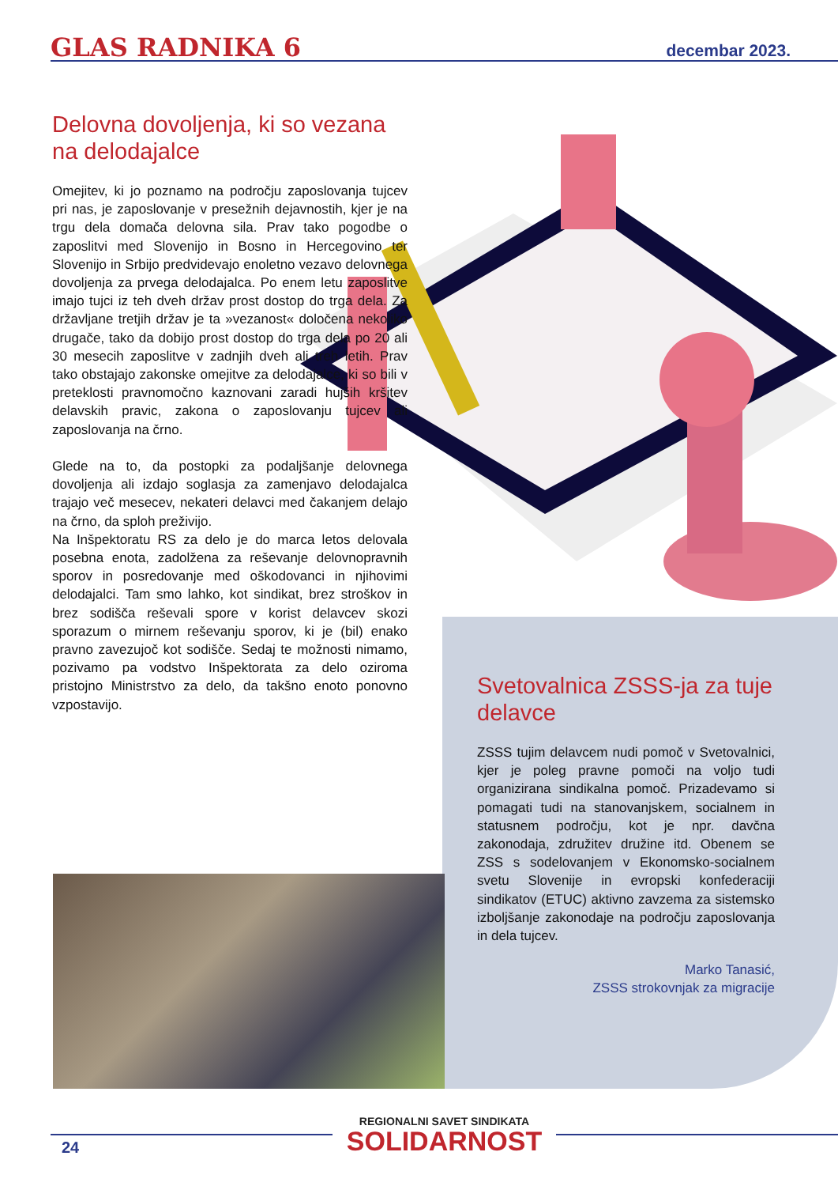GLAS RADNIKA 6 decembar 2023.
Delovna dovoljenja, ki so vezana na delodajalce
Omejitev, ki jo poznamo na področju zaposlovanja tujcev pri nas, je zaposlovanje v presežnih dejavnostih, kjer je na trgu dela domača delovna sila. Prav tako pogodbe o zaposlitvi med Slovenijo in Bosno in Hercegovino ter Slovenijo in Srbijo predvidevajo enoletno vezavo delovnega dovoljenja za prvega delodajalca. Po enem letu zaposlitve imajo tujci iz teh dveh držav prost dostop do trga dela. Za državljane tretjih držav je ta »vezanost« določena nekoliko drugače, tako da dobijo prost dostop do trga dela po 20 ali 30 mesecih zaposlitve v zadnjih dveh ali treh letih. Prav tako obstajajo zakonske omejitve za delodajalce, ki so bili v preteklosti pravnomočno kaznovani zaradi hujših kršitev delavskih pravic, zakona o zaposlovanju tujcev ali zaposlovanja na črno.
Glede na to, da postopki za podaljšanje delovnega dovoljenja ali izdajo soglasja za zamenjavo delodajalca trajajo več mesecev, nekateri delavci med čakanjem delajo na črno, da sploh preživijo.
Na Inšpektoratu RS za delo je do marca letos delovala posebna enota, zadolžena za reševanje delovnopravnih sporov in posredovanje med oškodovanci in njihovimi delodajalci. Tam smo lahko, kot sindikat, brez stroškov in brez sodišča reševali spore v korist delavcev skozi sporazum o mirnem reševanju sporov, ki je (bil) enako pravno zavezujoč kot sodišče. Sedaj te možnosti nimamo, pozivamo pa vodstvo Inšpektorata za delo oziroma pristojno Ministrstvo za delo, da takšno enoto ponovno vzpostavijo.
Svetovalnica ZSSS-ja za tuje delavce
ZSSS tujim delavcem nudi pomoč v Svetovalnici, kjer je poleg pravne pomoči na voljo tudi organizirana sindikalna pomoč. Prizadevamo si pomagati tudi na stanovanjskem, socialnem in statusnem področju, kot je npr. davčna zakonodaja, združitev družine itd. Obenem se ZSS s sodelovanjem v Ekonomsko-socialnem svetu Slovenije in evropski konfederaciji sindikatov (ETUC) aktivno zavzema za sistemsko izboljšanje zakonodaje na področju zaposlovanja in dela tujcev.
Marko Tanasić,
ZSSS strokovnjak za migracije
REGIONALNI SAVET SINDIKATA
SOLIDARNOST
24